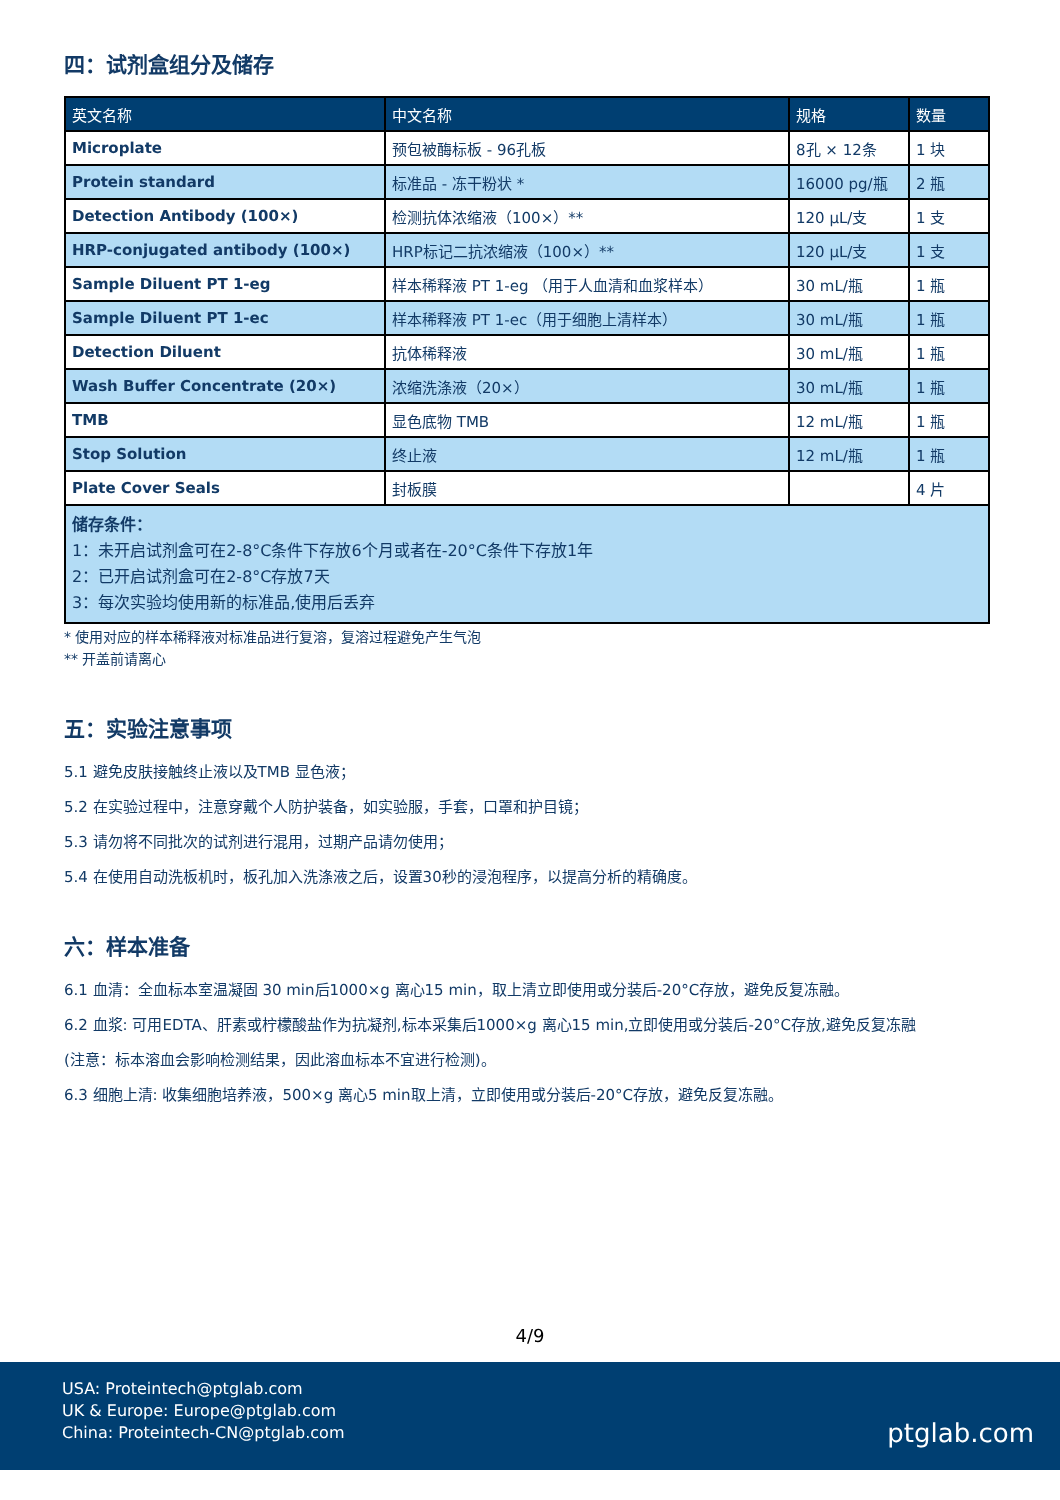四：试剂盒组分及储存
| 英文名称 | 中文名称 | 规格 | 数量 |
| --- | --- | --- | --- |
| Microplate | 预包被酶标板 - 96孔板 | 8孔 × 12条 | 1 块 |
| Protein standard | 标准品 - 冻干粉状 * | 16000 pg/瓶 | 2 瓶 |
| Detection Antibody (100×) | 检测抗体浓缩液（100×）** | 120 µL/支 | 1 支 |
| HRP-conjugated antibody (100×) | HRP标记二抗浓缩液（100×）** | 120 µL/支 | 1 支 |
| Sample Diluent PT 1-eg | 样本稀释液 PT 1-eg （用于人血清和血浆样本） | 30 mL/瓶 | 1 瓶 |
| Sample Diluent PT 1-ec | 样本稀释液 PT 1-ec（用于细胞上清样本） | 30 mL/瓶 | 1 瓶 |
| Detection Diluent | 抗体稀释液 | 30 mL/瓶 | 1 瓶 |
| Wash Buffer Concentrate (20×) | 浓缩洗涤液（20×） | 30 mL/瓶 | 1 瓶 |
| TMB | 显色底物 TMB | 12 mL/瓶 | 1 瓶 |
| Stop Solution | 终止液 | 12 mL/瓶 | 1 瓶 |
| Plate Cover Seals | 封板膜 | | 4 片 |
| 储存条件： 1：未开启试剂盒可在2-8°C条件下存放6个月或者在-20°C条件下存放1年 2：已开启试剂盒可在2-8°C存放7天 3：每次实验均使用新的标准品,使用后丢弃 | | | |
* 使用对应的样本稀释液对标准品进行复溶，复溶过程避免产生气泡
** 开盖前请离心
五：实验注意事项
5.1 避免皮肤接触终止液以及TMB 显色液；
5.2 在实验过程中，注意穿戴个人防护装备，如实验服，手套，口罩和护目镜；
5.3 请勿将不同批次的试剂进行混用，过期产品请勿使用；
5.4 在使用自动洗板机时，板孔加入洗涤液之后，设置30秒的浸泡程序，以提高分析的精确度。
六：样本准备
6.1 血清：全血标本室温凝固 30 min后1000×g 离心15 min，取上清立即使用或分装后-20°C存放，避免反复冻融。
6.2 血浆: 可用EDTA、肝素或柠檬酸盐作为抗凝剂,标本采集后1000×g 离心15 min,立即使用或分装后-20°C存放,避免反复冻融
(注意：标本溶血会影响检测结果，因此溶血标本不宜进行检测)。
6.3 细胞上清: 收集细胞培养液，500×g 离心5 min取上清，立即使用或分装后-20°C存放，避免反复冻融。
4/9
USA: Proteintech@ptglab.com
UK & Europe: Europe@ptglab.com
China: Proteintech-CN@ptglab.com
ptglab.com